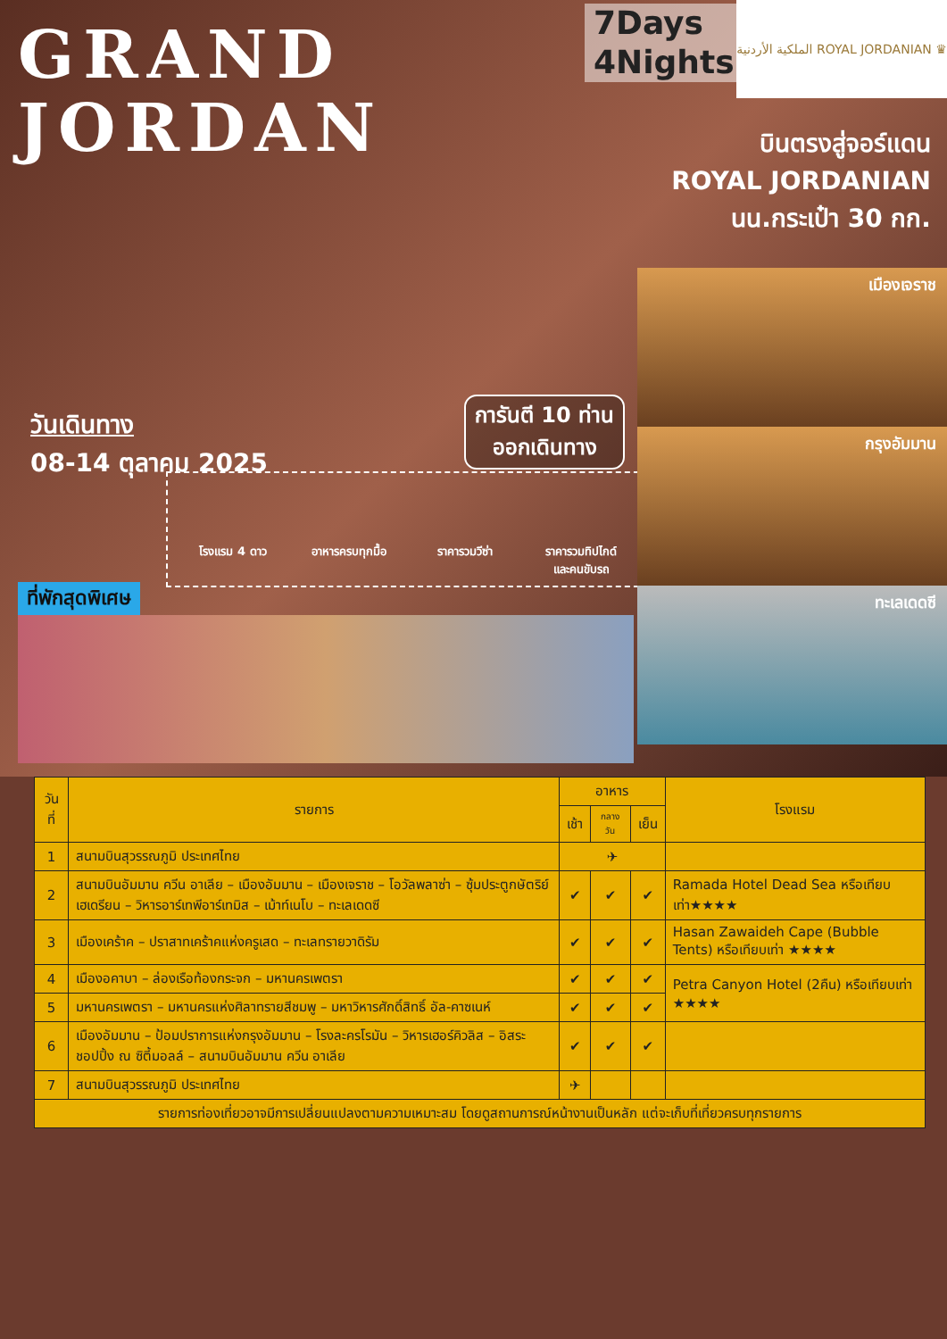GRAND
JORDAN
7Days
4Nights
الملكية الأردنية ROYAL JORDANIAN ♛
บินตรงสู่จอร์แดน
ROYAL JORDANIAN
นน.กระเป๋า 30 กก.
วันเดินทาง
08-14 ตุลาคม 2025
การันตี 10 ท่าน
ออกเดินทาง
โรงแรม 4 ดาว อาหารครบทุกมื้อ ราคารวมวีซ่า ราคารวมทิปไกด์
และคนขับรถ
เมืองเจราช
กรุงอัมมาน
ทะเลเดดซี
ที่พักสุดพิเศษ
| วันที่ | รายการ | อาหาร | | | โรงแรม |
| --- | --- | --- | --- | --- | --- |
| | | เช้า | กลางวัน | เย็น | |
| 1 | สนามบินสุวรรณภูมิ ประเทศไทย | ✈ | | | |
| 2 | สนามบินอัมมาน ควีน อาเลีย – เมืองอัมมาน – เมืองเจราช – โอวัลพลาซ่า – ซุ้มประตูกษัตริย์เฮเดรียน – วิหารอาร์เทพีอาร์เทมิส – เม้าท์เนโบ – ทะเลเดดซี | ✔ | ✔ | ✔ | Ramada Hotel Dead Sea หรือเทียบเท่า★★★★ |
| 3 | เมืองเคร้าค – ปราสาทเคร้าคแห่งครูเสด – ทะเลทรายวาดิรัม | ✔ | ✔ | ✔ | Hasan Zawaideh Cape (Bubble Tents) หรือเทียบเท่า ★★★★ |
| 4 | เมืองอคาบา – ล่องเรือท้องกระจก – มหานครเพตรา | ✔ | ✔ | ✔ | Petra Canyon Hotel (2คืน) หรือเทียบเท่า ★★★★ |
| 5 | มหานครเพตรา – มหานครแห่งศิลาทรายสีชมพู – มหาวิหารศักดิ์สิทธิ์ อัล-คาซเนห์ | ✔ | ✔ | ✔ | |
| 6 | เมืองอัมมาน – ป้อมปราการแห่งกรุงอัมมาน – โรงละครโรมัน – วิหารเฮอร์คิวลิส – อิสระชอปปิ้ง ณ ซิตี้มอลล์ – สนามบินอัมมาน ควีน อาเลีย | ✔ | ✔ | ✔ | |
| 7 | สนามบินสุวรรณภูมิ ประเทศไทย | ✈ | | | |
| รายการท่องเที่ยวอาจมีการเปลี่ยนแปลงตามความเหมาะสม โดยดูสถานการณ์หน้างานเป็นหลัก แต่จะเก็บที่เที่ยวครบทุกรายการ | | | | | |